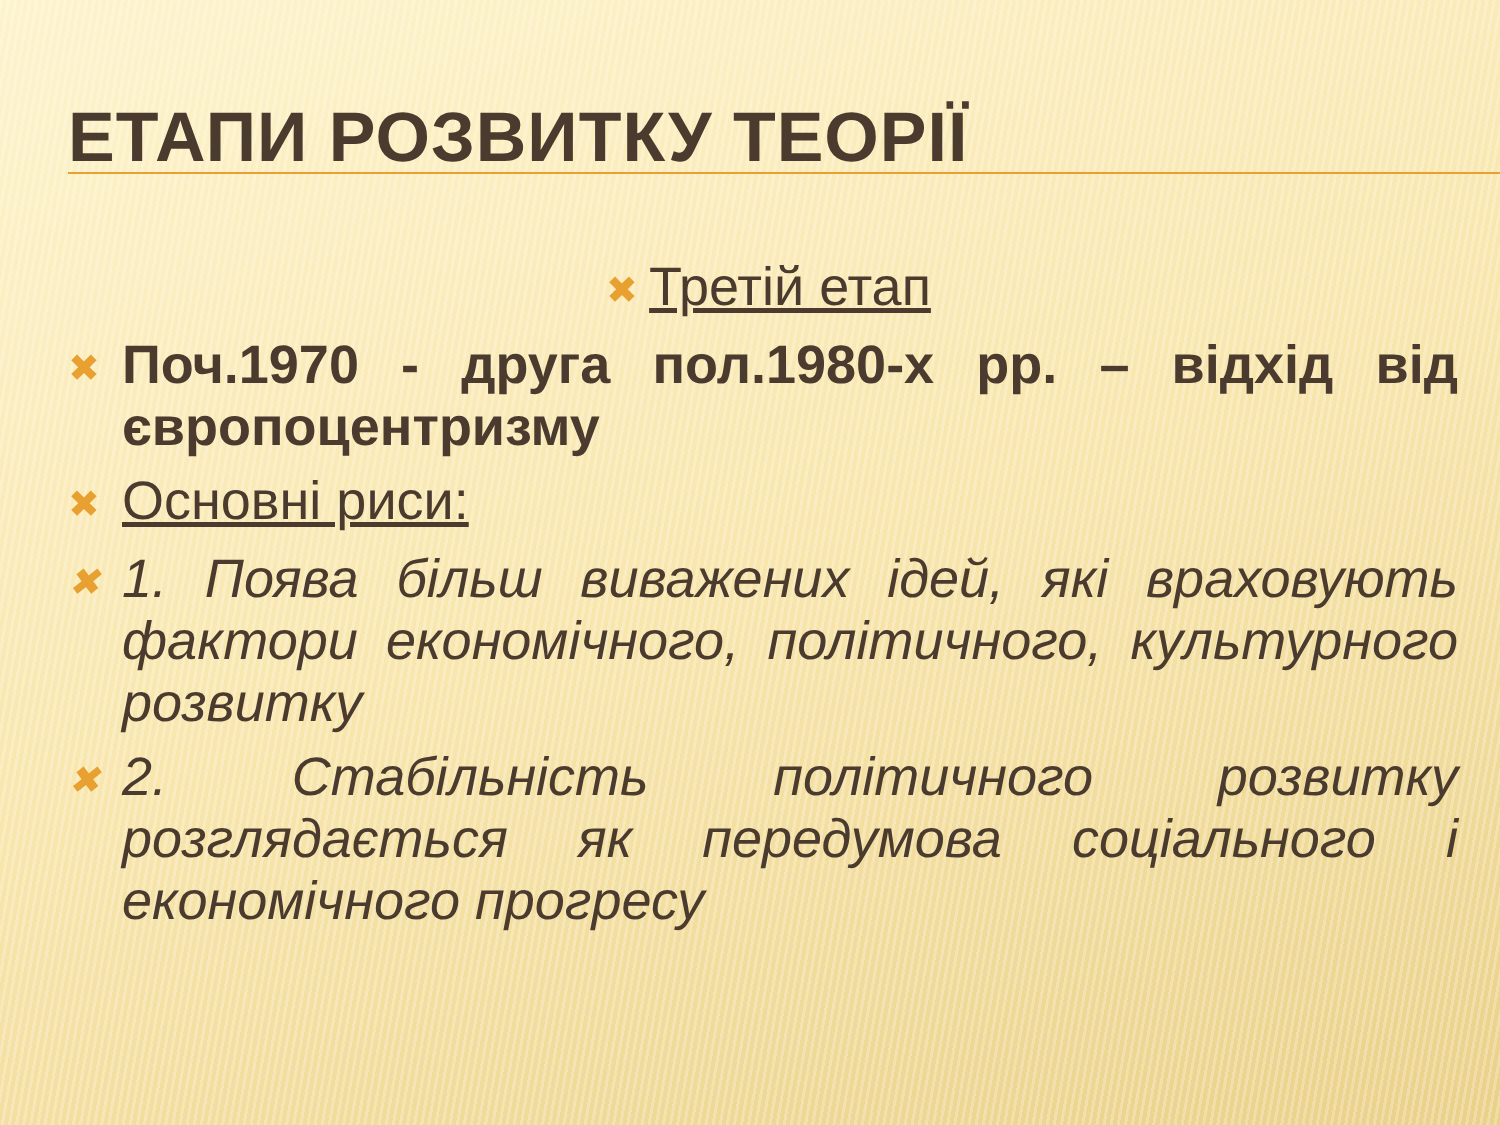ЕТАПИ РОЗВИТКУ ТЕОРІЇ
✖ Третій етап
✖ Поч.1970 - друга пол.1980-х рр. – відхід від європоцентризму
✖ Основні риси:
✖ 1. Поява більш виважених ідей, які враховують фактори економічного, політичного, культурного розвитку
✖ 2. Стабільність політичного розвитку розглядається як передумова соціального і економічного прогресу